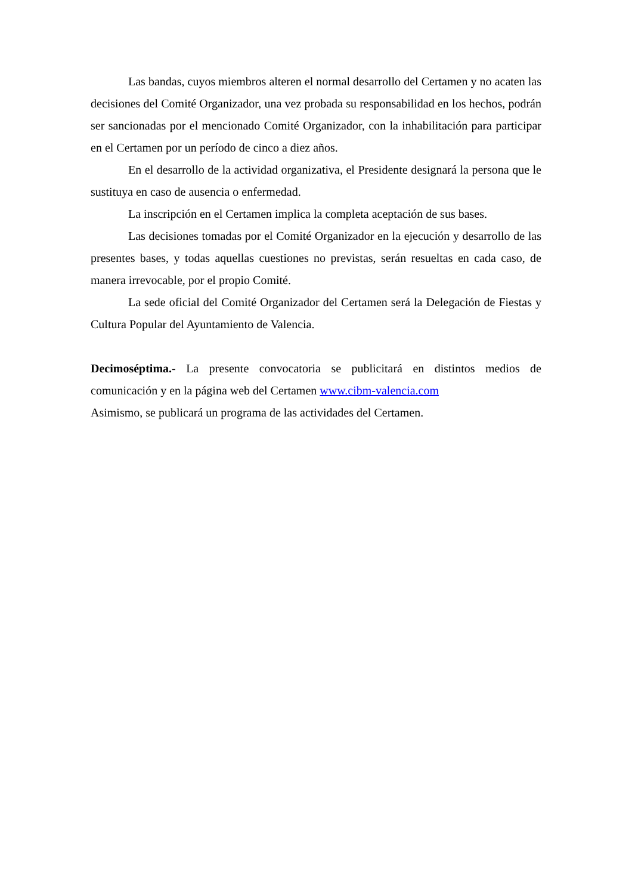Las bandas, cuyos miembros alteren el normal desarrollo del Certamen y no acaten las decisiones del Comité Organizador, una vez probada su responsabilidad en los hechos, podrán ser sancionadas por el mencionado Comité Organizador, con la inhabilitación para participar en el Certamen por un período de cinco a diez años.
En el desarrollo de la actividad organizativa, el Presidente designará la persona que le sustituya en caso de ausencia o enfermedad.
La inscripción en el Certamen implica la completa aceptación de sus bases.
Las decisiones tomadas por el Comité Organizador en la ejecución y desarrollo de las presentes bases, y todas aquellas cuestiones no previstas, serán resueltas en cada caso, de manera irrevocable, por el propio Comité.
La sede oficial del Comité Organizador del Certamen será la Delegación de Fiestas y Cultura Popular del Ayuntamiento de Valencia.
Decimoséptima.- La presente convocatoria se publicitará en distintos medios de comunicación y en la página web del Certamen www.cibm-valencia.com
Asimismo, se publicará un programa de las actividades del Certamen.